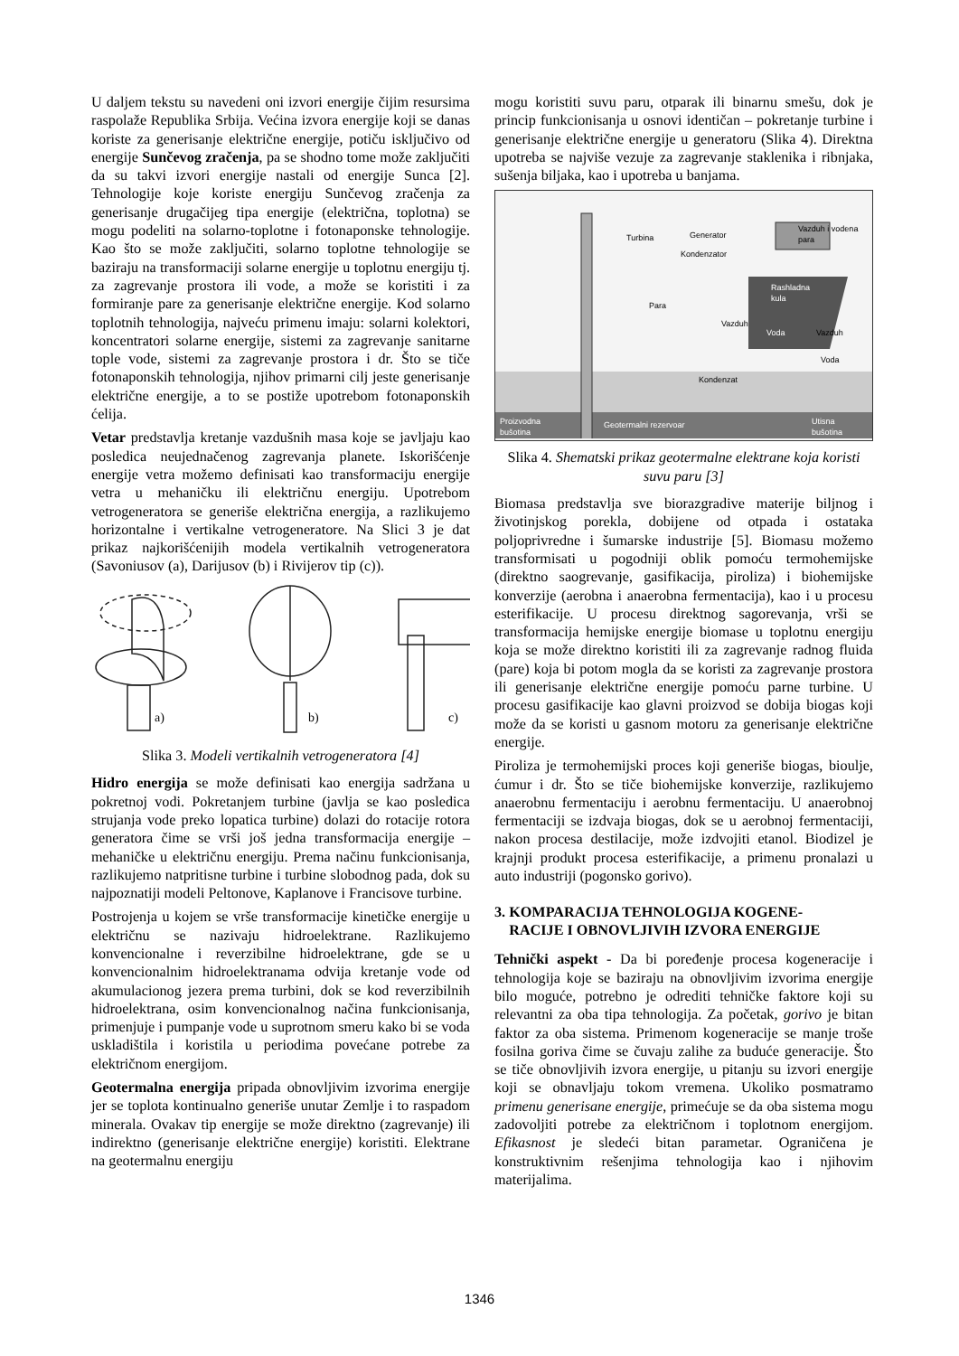U daljem tekstu su navedeni oni izvori energije čijim resursima raspolaže Republika Srbija. Većina izvora energije koji se danas koriste za generisanje električne energije, potiču isključivo od energije Sunčevog zračenja, pa se shodno tome može zaključiti da su takvi izvori energije nastali od energije Sunca [2]. Tehnologije koje koriste energiju Sunčevog zračenja za generisanje drugačijeg tipa energije (električna, toplotna) se mogu podeliti na solarno-toplotne i fotonaponske tehnologije. Kao što se može zaključiti, solarno toplotne tehnologije se baziraju na transformaciji solarne energije u toplotnu energiju tj. za zagrevanje prostora ili vode, a može se koristiti i za formiranje pare za generisanje električne energije. Kod solarno toplotnih tehnologija, najveću primenu imaju: solarni kolektori, koncentratori solarne energije, sistemi za zagrevanje sanitarne tople vode, sistemi za zagrevanje prostora i dr. Što se tiče fotonaponskih tehnologija, njihov primarni cilj jeste generisanje električne energije, a to se postiže upotrebom fotonaponskih ćelija.
Vetar predstavlja kretanje vazdušnih masa koje se javljaju kao posledica neujednačenog zagrevanja planete. Iskorišćenje energije vetra možemo definisati kao transformaciju energije vetra u mehaničku ili električnu energiju. Upotrebom vetrogeneratora se generiše električna energija, a razlikujemo horizontalne i vertikalne vetrogeneratore. Na Slici 3 je dat prikaz najkorišćenijih modela vertikalnih vetrogeneratora (Savoniusov (a), Darijusov (b) i Rivijerov tip (c)).
c)
a)
b)
Slika 3. Modeli vertikalnih vetrogeneratora [4]
Hidro energija se može definisati kao energija sadržana u pokretnoj vodi. Pokretanjem turbine (javlja se kao posledica strujanja vode preko lopatica turbine) dolazi do rotacije rotora generatora čime se vrši još jedna transformacija energije – mehaničke u električnu energiju. Prema načinu funkcionisanja, razlikujemo natpritisne turbine i turbine slobodnog pada, dok su najpoznatiji modeli Peltonove, Kaplanove i Francisove turbine.
Postrojenja u kojem se vrše transformacije kinetičke energije u električnu se nazivaju hidroelektrane. Razlikujemo konvencionalne i reverzibilne hidroelektrane, gde se u konvencionalnim hidroelektranama odvija kretanje vode od akumulacionog jezera prema turbini, dok se kod reverzibilnih hidroelektrana, osim konvencionalnog načina funkcionisanja, primenjuje i pumpanje vode u suprotnom smeru kako bi se voda uskladištila i koristila u periodima povećane potrebe za električnom energijom.
Geotermalna energija pripada obnovljivim izvorima energije jer se toplota kontinualno generiše unutar Zemlje i to raspadom minerala. Ovakav tip energije se može direktno (zagrevanje) ili indirektno (generisanje električne energije) koristiti. Elektrane na geotermalnu energiju
mogu koristiti suvu paru, otparak ili binarnu smešu, dok je princip funkcionisanja u osnovi identičan – pokretanje turbine i generisanje električne energije u generatoru (Slika 4). Direktna upotreba se najviše vezuje za zagrevanje staklenika i ribnjaka, sušenja biljaka, kao i upotreba u banjama.
Turbina
Generator
Kondenzator
Vazduh i vodena
para
Rashladna
kula
Vazduh
Voda
Vazduh
Para
Voda
Kondenzat
Proizvodna
bušotina
Geotermalni rezervoar
Utisna
bušotina
Slika 4. Shematski prikaz geotermalne elektrane koja koristi suvu paru [3]
Biomasa predstavlja sve biorazgradive materije biljnog i životinjskog porekla, dobijene od otpada i ostataka poljoprivredne i šumarske industrije [5]. Biomasu možemo transformisati u pogodniji oblik pomoću termohemijske (direktno saogrevanje, gasifikacija, piroliza) i biohemijske konverzije (aerobna i anaerobna fermentacija), kao i u procesu esterifikacije. U procesu direktnog sagorevanja, vrši se transformacija hemijske energije biomase u toplotnu energiju koja se može direktno koristiti ili za zagrevanje radnog fluida (pare) koja bi potom mogla da se koristi za zagrevanje prostora ili generisanje električne energije pomoću parne turbine. U procesu gasifikacije kao glavni proizvod se dobija biogas koji može da se koristi u gasnom motoru za generisanje električne energije.
Piroliza je termohemijski proces koji generiše biogas, bioulje, ćumur i dr. Što se tiče biohemijske konverzije, razlikujemo anaerobnu fermentaciju i aerobnu fermentaciju. U anaerobnoj fermentaciji se izdvaja biogas, dok se u aerobnoj fermentaciji, nakon procesa destilacije, može izdvojiti etanol. Biodizel je krajnji produkt procesa esterifikacije, a primenu pronalazi u auto industriji (pogonsko gorivo).
3. KOMPARACIJA TEHNOLOGIJA KOGENE-
RACIJE I OBNOVLJIVIH IZVORA ENERGIJE
Tehnički aspekt - Da bi poređenje procesa kogeneracije i tehnologija koje se baziraju na obnovljivim izvorima energije bilo moguće, potrebno je odrediti tehničke faktore koji su relevantni za oba tipa tehnologija. Za početak, gorivo je bitan faktor za oba sistema. Primenom kogeneracije se manje troše fosilna goriva čime se čuvaju zalihe za buduće generacije. Što se tiče obnovljivih izvora energije, u pitanju su izvori energije koji se obnavljaju tokom vremena. Ukoliko posmatramo primenu generisane energije, primećuje se da oba sistema mogu zadovoljiti potrebe za električnom i toplotnom energijom. Efikasnost je sledeći bitan parametar. Ograničena je konstruktivnim rešenjima tehnologija kao i njihovim materijalima.
1346